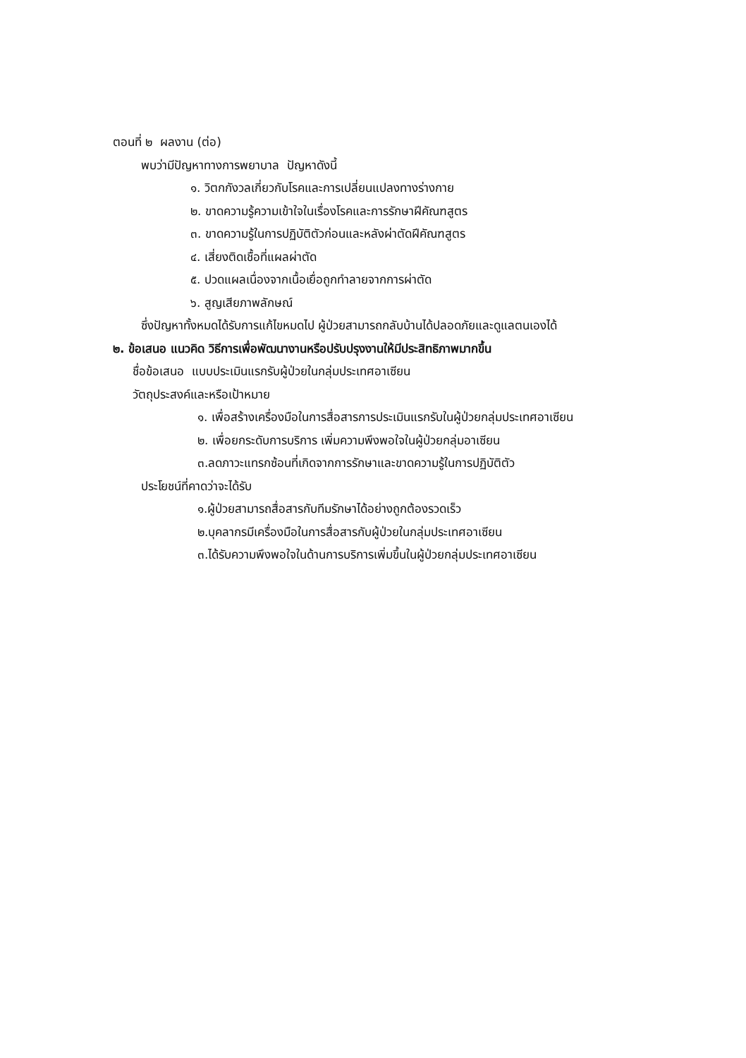ตอนที่ ๒ ผลงาน (ต่อ)
พบว่ามีปัญหาทางการพยาบาล ปัญหาดังนี้
๑. วิตกกังวลเกี่ยวกับโรคและการเปลี่ยนแปลงทางร่างกาย
๒. ขาดความรู้ความเข้าใจในเรื่องโรคและการรักษาฝีคัณฑสูตร
๓. ขาดความรู้ในการปฏิบัติตัวก่อนและหลังผ่าตัดฝีคัณฑสูตร
๔. เสี่ยงติดเชื้อที่แผลผ่าตัด
๕. ปวดแผลเนื่องจากเนื้อเยื่อถูกทำลายจากการผ่าตัด
๖. สูญเสียภาพลักษณ์
ซึ่งปัญหาทั้งหมดได้รับการแก้ไขหมดไป ผู้ป่วยสามารถกลับบ้านได้ปลอดภัยและดูแลตนเองได้
๒. ข้อเสนอ แนวคิด วิธีการเพื่อพัฒนางานหรือปรับปรุงงานให้มีประสิทธิภาพมากขึ้น
ชื่อข้อเสนอ แบบประเมินแรกรับผู้ป่วยในกลุ่มประเทศอาเซียน
วัตถุประสงค์และหรือเป้าหมาย
๑. เพื่อสร้างเครื่องมือในการสื่อสารการประเมินแรกรับในผู้ป่วยกลุ่มประเทศอาเซียน
๒. เพื่อยกระดับการบริการ เพิ่มความพึงพอใจในผู้ป่วยกลุ่มอาเซียน
๓.ลดภาวะแทรกซ้อนที่เกิดจากการรักษาและขาดความรู้ในการปฏิบัติตัว
ประโยชน์ที่คาดว่าจะได้รับ
๑.ผู้ป่วยสามารถสื่อสารกับทีมรักษาได้อย่างถูกต้องรวดเร็ว
๒.บุคลากรมีเครื่องมือในการสื่อสารกับผู้ป่วยในกลุ่มประเทศอาเซียน
๓.ได้รับความพึงพอใจในด้านการบริการเพิ่มขึ้นในผู้ป่วยกลุ่มประเทศอาเซียน